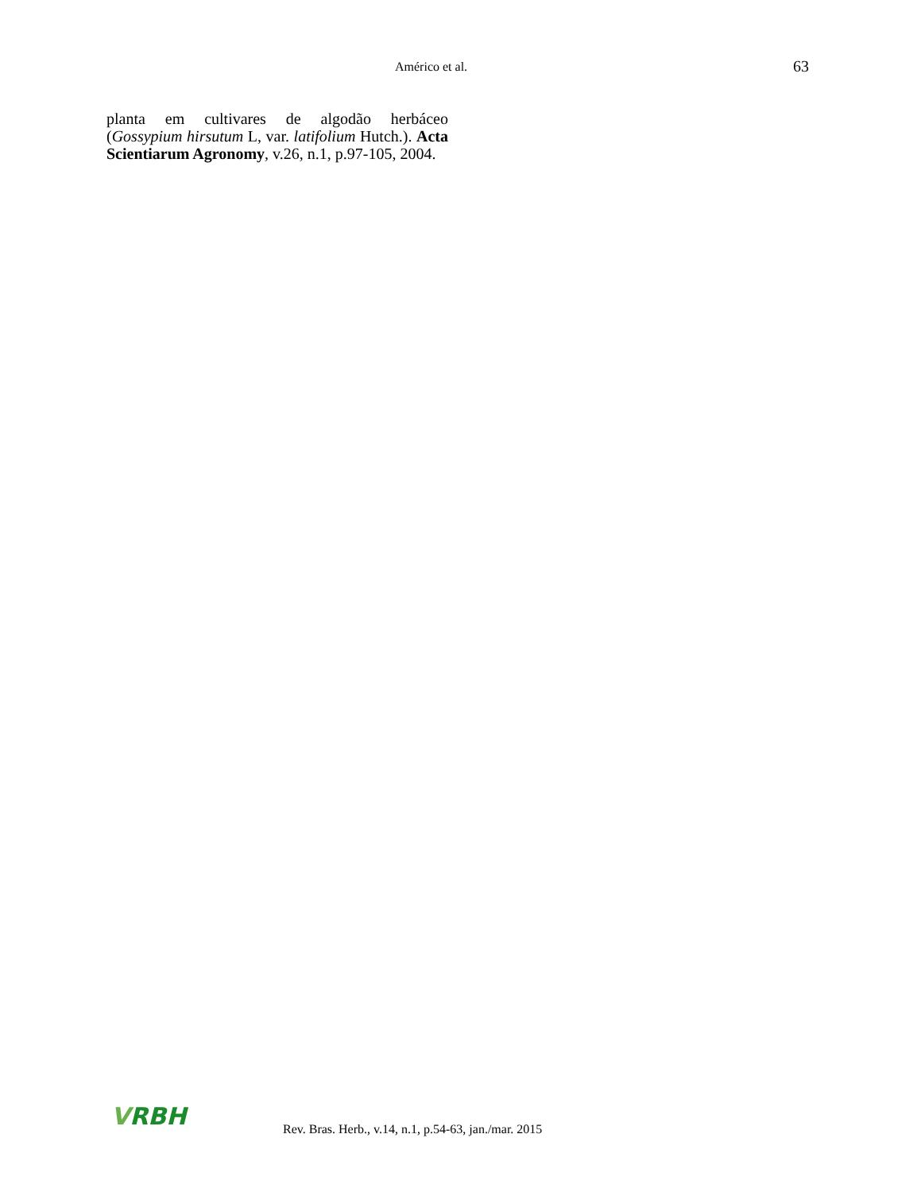Américo et al. 63
planta em cultivares de algodão herbáceo (Gossypium hirsutum L, var. latifolium Hutch.). Acta Scientiarum Agronomy, v.26, n.1, p.97-105, 2004.
VRBH
Rev. Bras. Herb., v.14, n.1, p.54-63, jan./mar. 2015